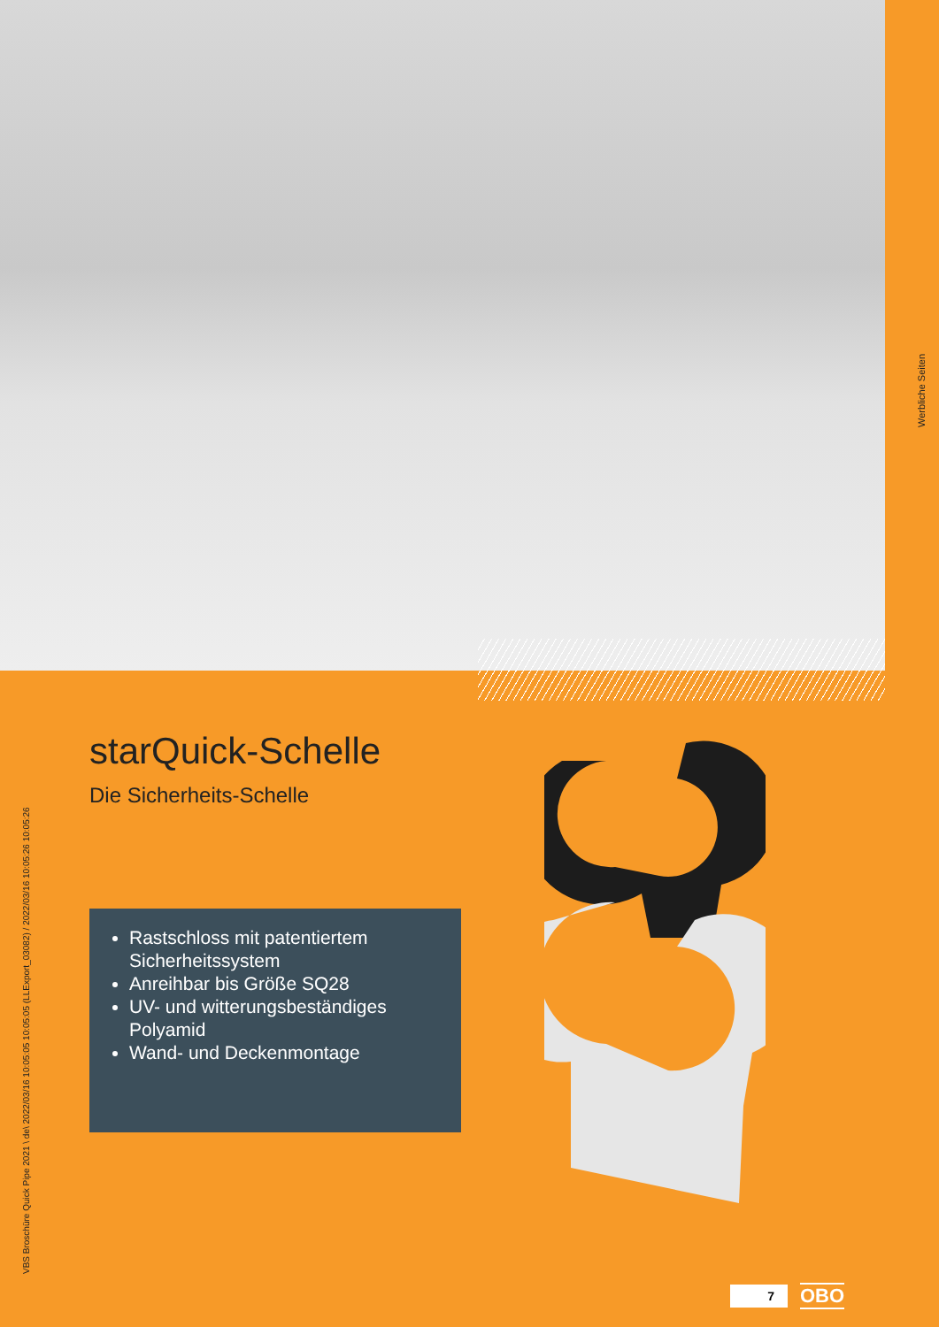Werbliche Seiten
VBS Broschüre Quick Pipe 2021 \ de\ 2022/03/16 10:05:05 10:05:05 (LLExport_03082) / 2022/03/16 10:05:26 10:05:26
starQuick-Schelle
Die Sicherheits-Schelle
Rastschloss mit patentiertem Sicherheitssystem
Anreihbar bis Größe SQ28
UV- und witterungsbeständiges Polyamid
Wand- und Deckenmontage
7
OBO